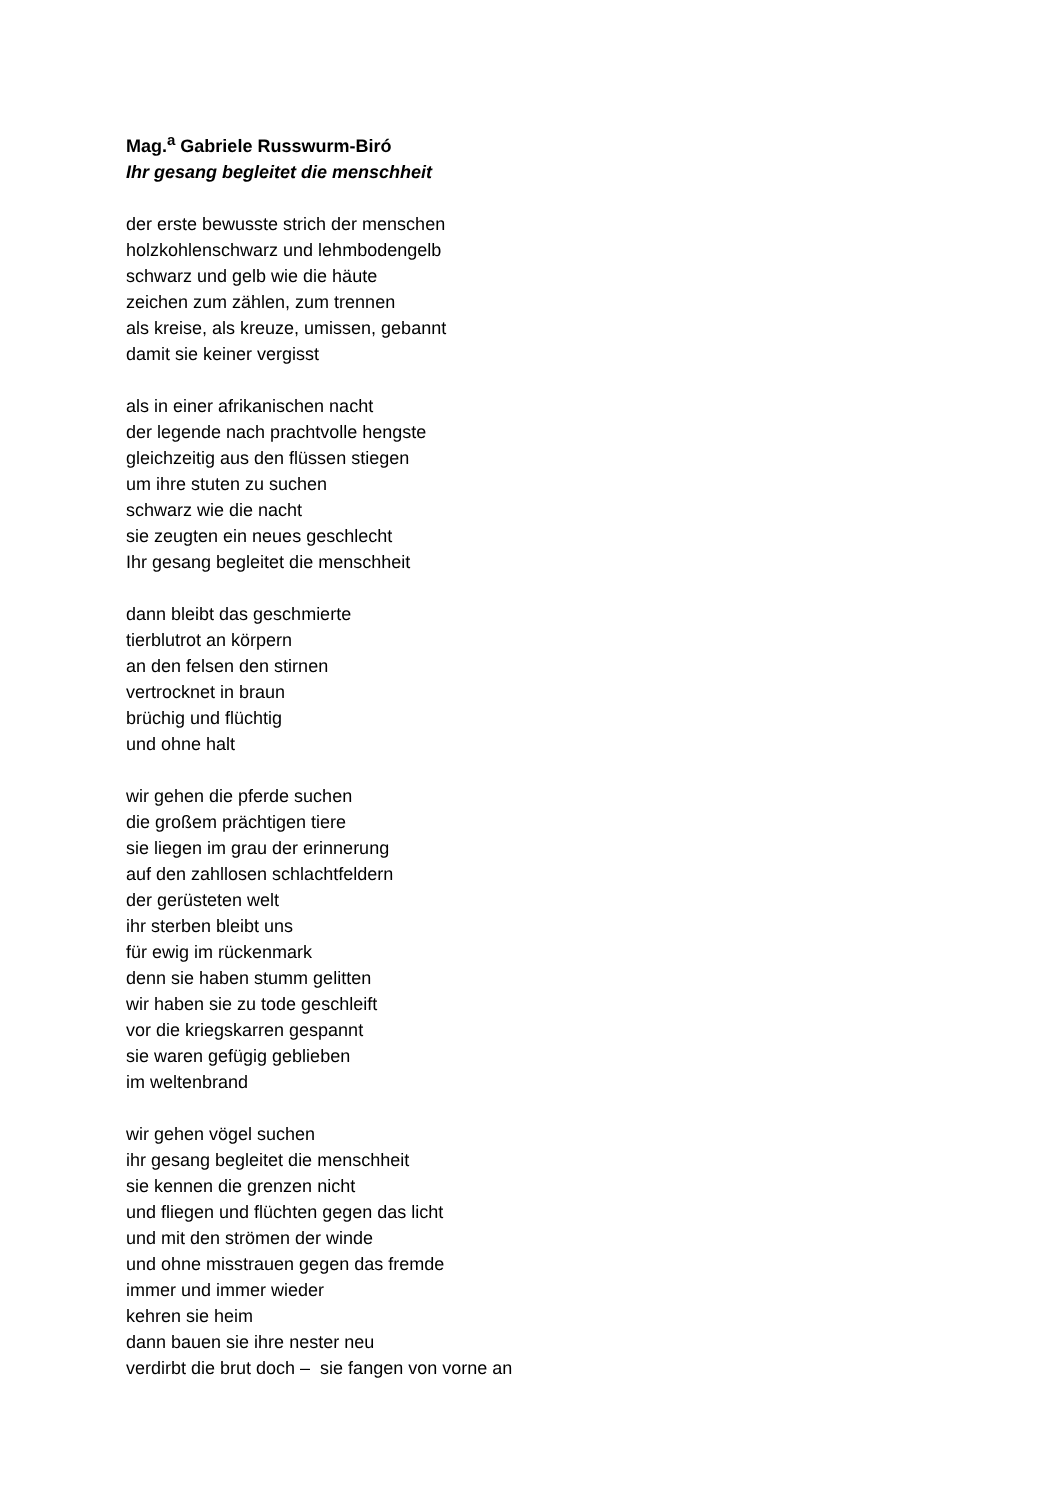Mag.<sup>a</sup> Gabriele Russwurm-Biró
Ihr gesang begleitet die menschheit
der erste bewusste strich der menschen
holzkohlenschwarz und lehmbodengelb
schwarz und gelb wie die häute
zeichen zum zählen, zum trennen
als kreise, als kreuze, umissen, gebannt
damit sie keiner vergisst
als in einer afrikanischen nacht
der legende nach prachtvolle hengste
gleichzeitig aus den flüssen stiegen
um ihre stuten zu suchen
schwarz wie die nacht
sie zeugten ein neues geschlecht
Ihr gesang begleitet die menschheit
dann bleibt das geschmierte
tierblutrot an körpern
an den felsen den stirnen
vertrocknet in braun
brüchig und flüchtig
und ohne halt
wir gehen die pferde suchen
die großem prächtigen tiere
sie liegen im grau der erinnerung
auf den zahllosen schlachtfeldern
der gerüsteten welt
ihr sterben bleibt uns
für ewig im rückenmark
denn sie haben stumm gelitten
wir haben sie zu tode geschleift
vor die kriegskarren gespannt
sie waren gefügig geblieben
im weltenbrand
wir gehen vögel suchen
ihr gesang begleitet die menschheit
sie kennen die grenzen nicht
und fliegen und flüchten gegen das licht
und mit den strömen der winde
und ohne misstrauen gegen das fremde
immer und immer wieder
kehren sie heim
dann bauen sie ihre nester neu
verdirbt die brut doch – sie fangen von vorne an